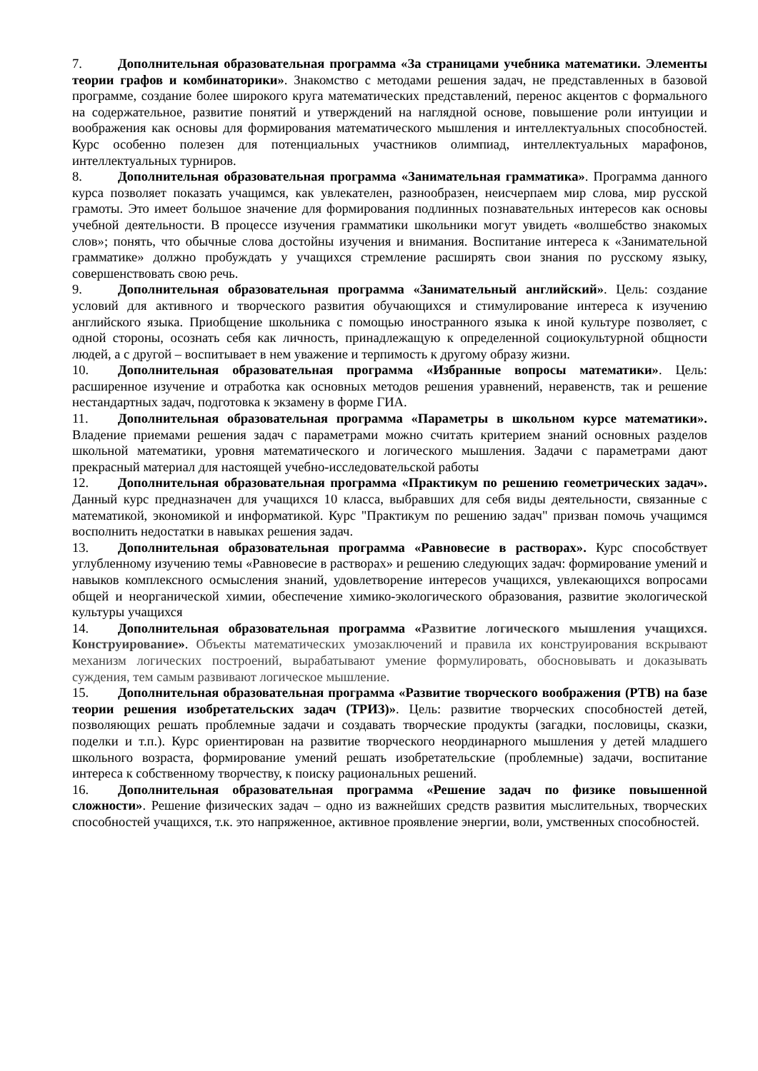7. Дополнительная образовательная программа «За страницами учебника математики. Элементы теории графов и комбинаторики». Знакомство с методами решения задач, не представленных в базовой программе, создание более широкого круга математических представлений, перенос акцентов с формального на содержательное, развитие понятий и утверждений на наглядной основе, повышение роли интуиции и воображения как основы для формирования математического мышления и интеллектуальных способностей. Курс особенно полезен для потенциальных участников олимпиад, интеллектуальных марафонов, интеллектуальных турниров.
8. Дополнительная образовательная программа «Занимательная грамматика». Программа данного курса позволяет показать учащимся, как увлекателен, разнообразен, неисчерпаем мир слова, мир русской грамоты. Это имеет большое значение для формирования подлинных познавательных интересов как основы учебной деятельности. В процессе изучения грамматики школьники могут увидеть «волшебство знакомых слов»; понять, что обычные слова достойны изучения и внимания. Воспитание интереса к «Занимательной грамматике» должно пробуждать у учащихся стремление расширять свои знания по русскому языку, совершенствовать свою речь.
9. Дополнительная образовательная программа «Занимательный английский». Цель: создание условий для активного и творческого развития обучающихся и стимулирование интереса к изучению английского языка. Приобщение школьника с помощью иностранного языка к иной культуре позволяет, с одной стороны, осознать себя как личность, принадлежащую к определенной социокультурной общности людей, а с другой – воспитывает в нем уважение и терпимость к другому образу жизни.
10. Дополнительная образовательная программа «Избранные вопросы математики». Цель: расширенное изучение и отработка как основных методов решения уравнений, неравенств, так и решение нестандартных задач, подготовка к экзамену в форме ГИА.
11. Дополнительная образовательная программа «Параметры в школьном курсе математики». Владение приемами решения задач с параметрами можно считать критерием знаний основных разделов школьной математики, уровня математического и логического мышления. Задачи с параметрами дают прекрасный материал для настоящей учебно-исследовательской работы
12. Дополнительная образовательная программа «Практикум по решению геометрических задач». Данный курс предназначен для учащихся 10 класса, выбравших для себя виды деятельности, связанные с математикой, экономикой и информатикой. Курс "Практикум по решению задач" призван помочь учащимся восполнить недостатки в навыках решения задач.
13. Дополнительная образовательная программа «Равновесие в растворах». Курс способствует углубленному изучению темы «Равновесие в растворах» и решению следующих задач: формирование умений и навыков комплексного осмысления знаний, удовлетворение интересов учащихся, увлекающихся вопросами общей и неорганической химии, обеспечение химико-экологического образования, развитие экологической культуры учащихся
14. Дополнительная образовательная программа «Развитие логического мышления учащихся. Конструирование». Объекты математических умозаключений и правила их конструирования вскрывают механизм логических построений, вырабатывают умение формулировать, обосновывать и доказывать суждения, тем самым развивают логическое мышление.
15. Дополнительная образовательная программа «Развитие творческого воображения (РТВ) на базе теории решения изобретательских задач (ТРИЗ)». Цель: развитие творческих способностей детей, позволяющих решать проблемные задачи и создавать творческие продукты (загадки, пословицы, сказки, поделки и т.п.). Курс ориентирован на развитие творческого неординарного мышления у детей младшего школьного возраста, формирование умений решать изобретательские (проблемные) задачи, воспитание интереса к собственному творчеству, к поиску рациональных решений.
16. Дополнительная образовательная программа «Решение задач по физике повышенной сложности». Решение физических задач – одно из важнейших средств развития мыслительных, творческих способностей учащихся, т.к. это напряженное, активное проявление энергии, воли, умственных способностей.